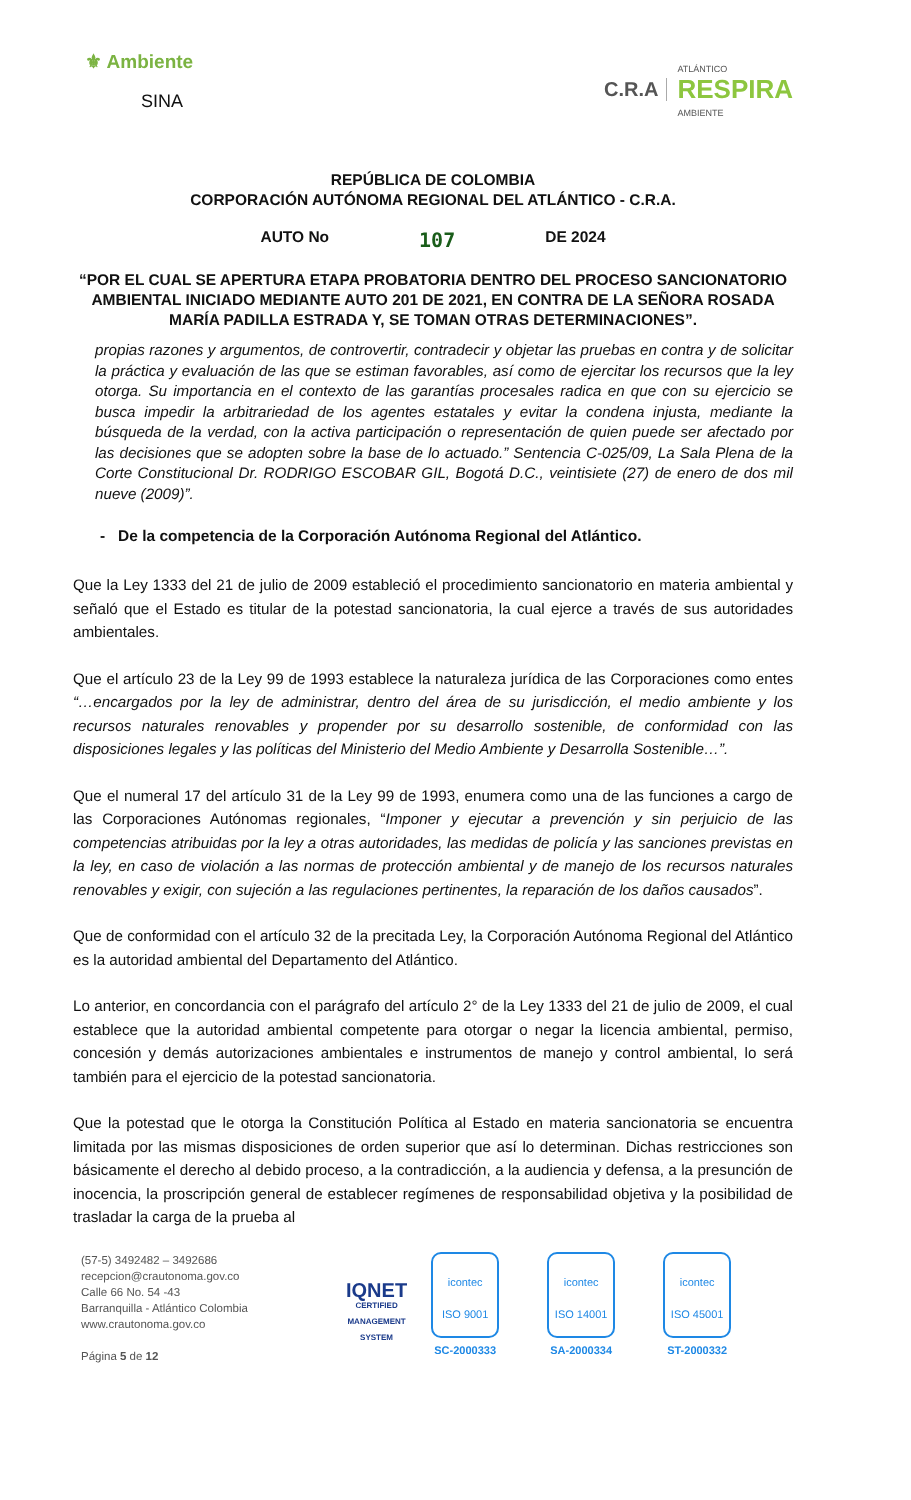⚜ Ambiente
SINA
C.R.A
ATLÁNTICO
RESPIRA
AMBIENTE
REPÚBLICA DE COLOMBIA
CORPORACIÓN AUTÓNOMA REGIONAL DEL ATLÁNTICO - C.R.A.
AUTO No 107 DE 2024
“POR EL CUAL SE APERTURA ETAPA PROBATORIA DENTRO DEL PROCESO SANCIONATORIO AMBIENTAL INICIADO MEDIANTE AUTO 201 DE 2021, EN CONTRA DE LA SEÑORA ROSADA MARÍA PADILLA ESTRADA Y, SE TOMAN OTRAS DETERMINACIONES”.
propias razones y argumentos, de controvertir, contradecir y objetar las pruebas en contra y de solicitar la práctica y evaluación de las que se estiman favorables, así como de ejercitar los recursos que la ley otorga. Su importancia en el contexto de las garantías procesales radica en que con su ejercicio se busca impedir la arbitrariedad de los agentes estatales y evitar la condena injusta, mediante la búsqueda de la verdad, con la activa participación o representación de quien puede ser afectado por las decisiones que se adopten sobre la base de lo actuado.” Sentencia C-025/09, La Sala Plena de la Corte Constitucional Dr. RODRIGO ESCOBAR GIL, Bogotá D.C., veintisiete (27) de enero de dos mil nueve (2009)”.
- De la competencia de la Corporación Autónoma Regional del Atlántico.
Que la Ley 1333 del 21 de julio de 2009 estableció el procedimiento sancionatorio en materia ambiental y señaló que el Estado es titular de la potestad sancionatoria, la cual ejerce a través de sus autoridades ambientales.
Que el artículo 23 de la Ley 99 de 1993 establece la naturaleza jurídica de las Corporaciones como entes “…encargados por la ley de administrar, dentro del área de su jurisdicción, el medio ambiente y los recursos naturales renovables y propender por su desarrollo sostenible, de conformidad con las disposiciones legales y las políticas del Ministerio del Medio Ambiente y Desarrolla Sostenible…”.
Que el numeral 17 del artículo 31 de la Ley 99 de 1993, enumera como una de las funciones a cargo de las Corporaciones Autónomas regionales, “Imponer y ejecutar a prevención y sin perjuicio de las competencias atribuidas por la ley a otras autoridades, las medidas de policía y las sanciones previstas en la ley, en caso de violación a las normas de protección ambiental y de manejo de los recursos naturales renovables y exigir, con sujeción a las regulaciones pertinentes, la reparación de los daños causados”.
Que de conformidad con el artículo 32 de la precitada Ley, la Corporación Autónoma Regional del Atlántico es la autoridad ambiental del Departamento del Atlántico.
Lo anterior, en concordancia con el parágrafo del artículo 2° de la Ley 1333 del 21 de julio de 2009, el cual establece que la autoridad ambiental competente para otorgar o negar la licencia ambiental, permiso, concesión y demás autorizaciones ambientales e instrumentos de manejo y control ambiental, lo será también para el ejercicio de la potestad sancionatoria.
Que la potestad que le otorga la Constitución Política al Estado en materia sancionatoria se encuentra limitada por las mismas disposiciones de orden superior que así lo determinan. Dichas restricciones son básicamente el derecho al debido proceso, a la contradicción, a la audiencia y defensa, a la presunción de inocencia, la proscripción general de establecer regímenes de responsabilidad objetiva y la posibilidad de trasladar la carga de la prueba al
(57-5) 3492482 – 3492686
recepcion@crautonoma.gov.co
Calle 66 No. 54 -43
Barranquilla - Atlántico Colombia
www.crautonoma.gov.co
Página 5 de 12
IQNET
CERTIFIED
MANAGEMENT
SYSTEM
icontec
ISO 9001
SC-2000333
icontec
ISO 14001
SA-2000334
icontec
ISO 45001
ST-2000332